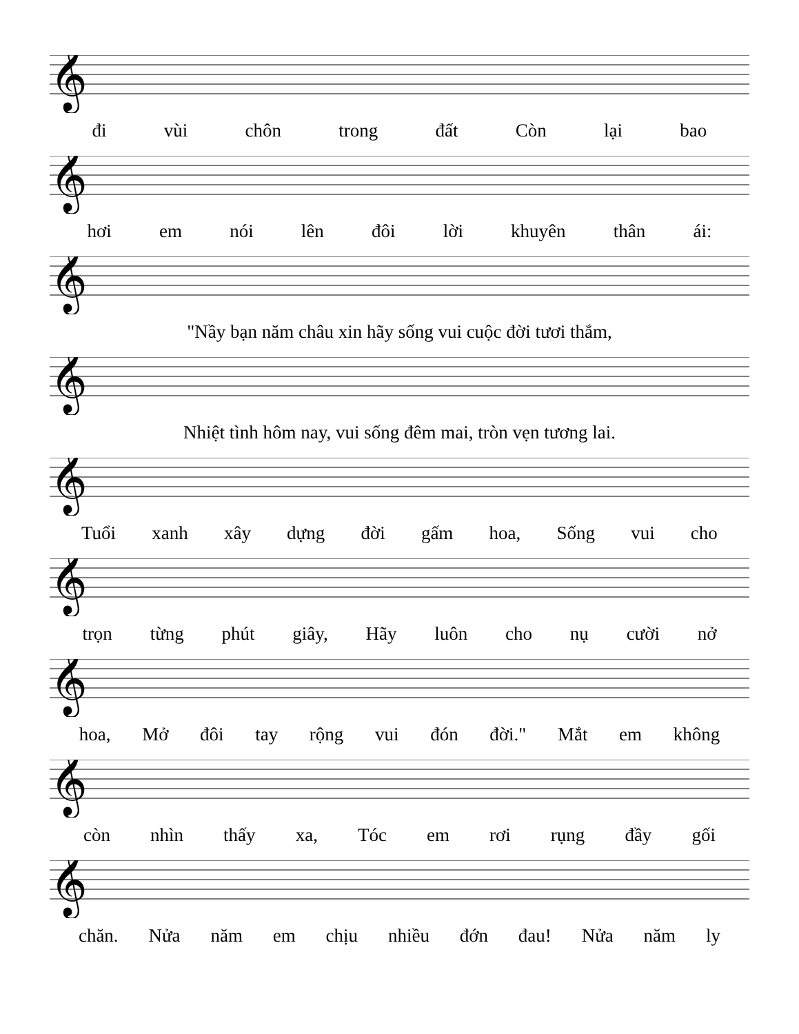𝄞
đi vùi chôn trong đất Còn lại bao
𝄞
hơi em nói lên đôi lời khuyên thân ái:
𝄞
"Nầy bạn năm châu xin hãy sống vui cuộc đời tươi thắm,
𝄞
Nhiệt tình hôm nay, vui sống đêm mai, tròn vẹn tương lai.
𝄞
Tuổi xanh xây dựng đời gấm hoa, Sống vui cho
𝄞
trọn từng phút giây, Hãy luôn cho nụ cười nở
𝄞
hoa, Mở đôi tay rộng vui đón đời." Mắt em không
𝄞
còn nhìn thấy xa, Tóc em rơi rụng đầy gối
𝄞
chăn. Nửa năm em chịu nhiều đớn đau! Nửa năm ly